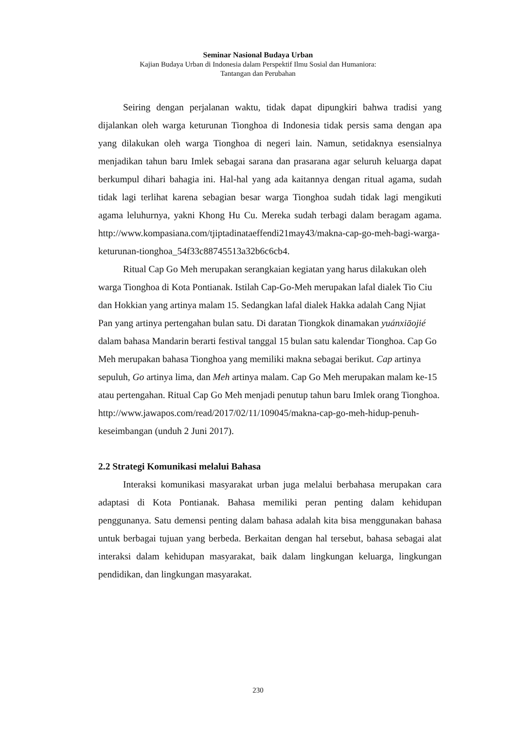Seminar Nasional Budaya Urban
Kajian Budaya Urban di Indonesia dalam Perspektif Ilmu Sosial dan Humaniora:
Tantangan dan Perubahan
Seiring dengan perjalanan waktu, tidak dapat dipungkiri bahwa tradisi yang dijalankan oleh warga keturunan Tionghoa di Indonesia tidak persis sama dengan apa yang dilakukan oleh warga Tionghoa di negeri lain. Namun, setidaknya esensialnya menjadikan tahun baru Imlek sebagai sarana dan prasarana agar seluruh keluarga dapat berkumpul dihari bahagia ini. Hal-hal yang ada kaitannya dengan ritual agama, sudah tidak lagi terlihat karena sebagian besar warga Tionghoa sudah tidak lagi mengikuti agama leluhurnya, yakni Khong Hu Cu. Mereka sudah terbagi dalam beragam agama. http://www.kompasiana.com/tjiptadinataeffendi21may43/makna-cap-go-meh-bagi-warga-keturunan-tionghoa_54f33c88745513a32b6c6cb4.
Ritual Cap Go Meh merupakan serangkaian kegiatan yang harus dilakukan oleh warga Tionghoa di Kota Pontianak. Istilah Cap-Go-Meh merupakan lafal dialek Tio Ciu dan Hokkian yang artinya malam 15. Sedangkan lafal dialek Hakka adalah Cang Njiat Pan yang artinya pertengahan bulan satu. Di daratan Tiongkok dinamakan yuánxiāojié dalam bahasa Mandarin berarti festival tanggal 15 bulan satu kalendar Tionghoa. Cap Go Meh merupakan bahasa Tionghoa yang memiliki makna sebagai berikut. Cap artinya sepuluh, Go artinya lima, dan Meh artinya malam. Cap Go Meh merupakan malam ke-15 atau pertengahan. Ritual Cap Go Meh menjadi penutup tahun baru Imlek orang Tionghoa. http://www.jawapos.com/read/2017/02/11/109045/makna-cap-go-meh-hidup-penuh-keseimbangan (unduh 2 Juni 2017).
2.2 Strategi Komunikasi melalui Bahasa
Interaksi komunikasi masyarakat urban juga melalui berbahasa merupakan cara adaptasi di Kota Pontianak. Bahasa memiliki peran penting dalam kehidupan penggunanya. Satu demensi penting dalam bahasa adalah kita bisa menggunakan bahasa untuk berbagai tujuan yang berbeda. Berkaitan dengan hal tersebut, bahasa sebagai alat interaksi dalam kehidupan masyarakat, baik dalam lingkungan keluarga, lingkungan pendidikan, dan lingkungan masyarakat.
230